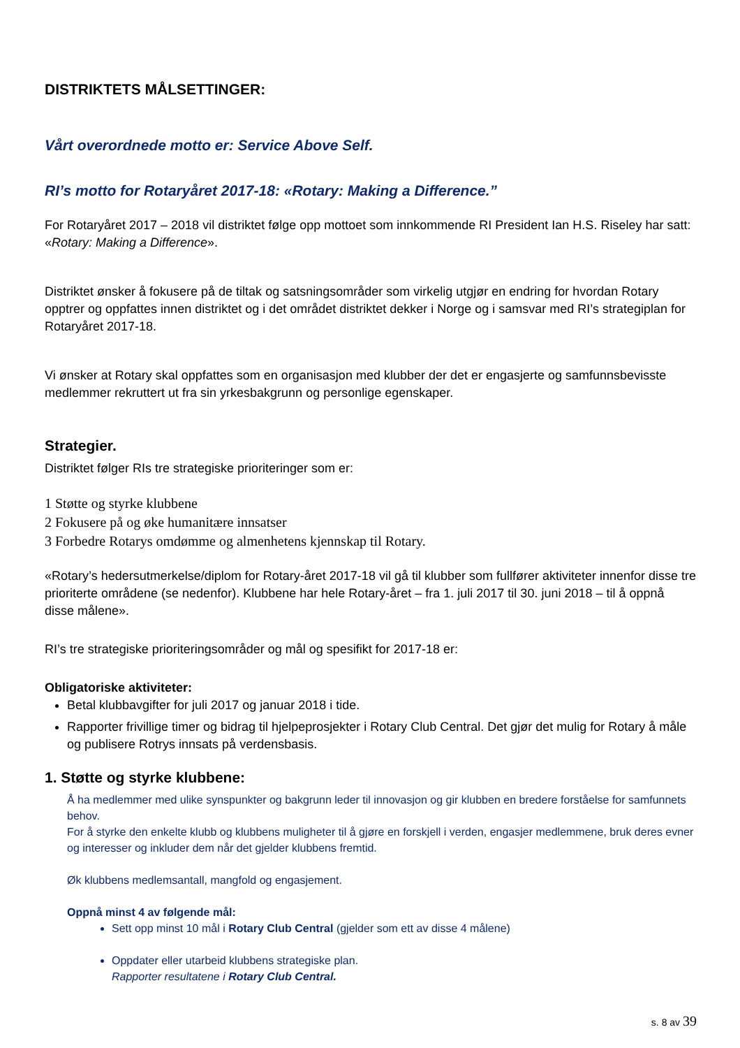DISTRIKTETS MÅLSETTINGER:
Vårt overordnede motto er: Service Above Self.
RI’s motto for Rotaryåret 2017-18: «Rotary: Making a Difference.”
For Rotaryåret 2017 – 2018 vil distriktet følge opp mottoet som innkommende RI President Ian H.S. Riseley har satt: «Rotary: Making a Difference».
Distriktet ønsker å fokusere på de tiltak og satsningsområder som virkelig utgjør en endring for hvordan Rotary opptrer og oppfattes innen distriktet og i det området distriktet dekker i Norge og i samsvar med RI’s strategiplan for Rotaryåret 2017-18.
Vi ønsker at Rotary skal oppfattes som en organisasjon med klubber der det er engasjerte og samfunnsbevisste medlemmer rekruttert ut fra sin yrkesbakgrunn og personlige egenskaper.
Strategier.
Distriktet følger RIs tre strategiske prioriteringer som er:
1 Støtte og styrke klubbene
2 Fokusere på og øke humanitære innsatser
3 Forbedre Rotarys omdømme og almenhetens kjennskap til Rotary.
«Rotary’s hedersutmerkelse/diplom for Rotary-året 2017-18 vil gå til klubber som fullfører aktiviteter innenfor disse tre prioriterte områdene (se nedenfor). Klubbene har hele Rotary-året – fra 1. juli 2017 til 30. juni 2018 – til å oppnå disse målene».
RI’s tre strategiske prioriteringsområder og mål og spesifikt for 2017-18 er:
Obligatoriske aktiviteter:
Betal klubbavgifter for juli 2017 og januar 2018 i tide.
Rapporter frivillige timer og bidrag til hjelpeprosjekter i Rotary Club Central. Det gjør det mulig for Rotary å måle og publisere Rotrys innsats på verdensbasis.
1. Støtte og styrke klubbene:
Å ha medlemmer med ulike synspunkter og bakgrunn leder til innovasjon og gir klubben en bredere forståelse for samfunnets behov.
For å styrke den enkelte klubb og klubbens muligheter til å gjøre en forskjell i verden, engasjer medlemmene, bruk deres evner og interesser og inkluder dem når det gjelder klubbens fremtid.
Øk klubbens medlemsantall, mangfold og engasjement.
Oppnå minst 4 av følgende mål:
Sett opp minst 10 mål i Rotary Club Central (gjelder som ett av disse 4 målene)
Oppdater eller utarbeid klubbens strategiske plan.
Rapporter resultatene i Rotary Club Central.
s. 8 av 39